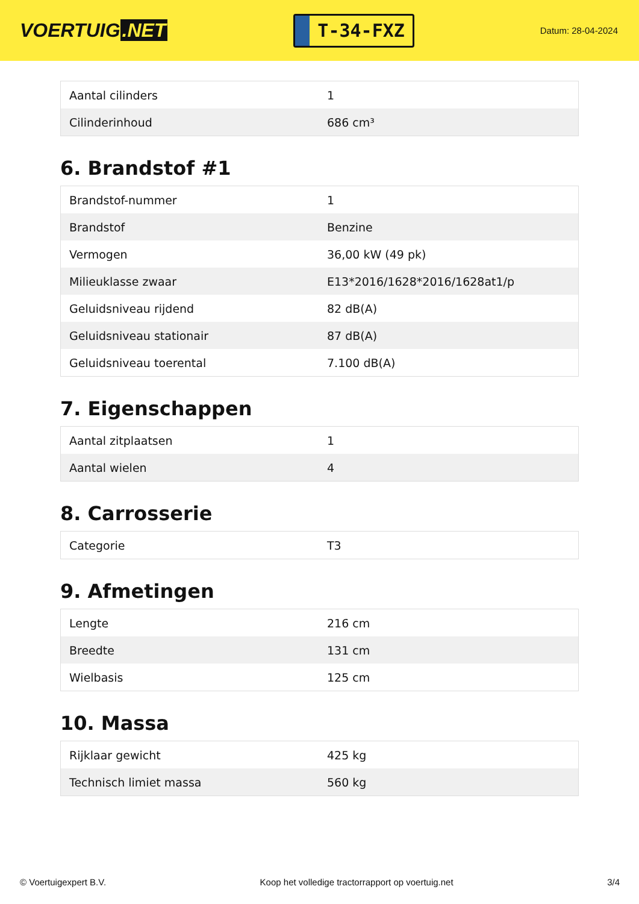VOERTUIG.NET
T-34-FXZ
Datum: 28-04-2024
| Aantal cilinders | 1 |
| Cilinderinhoud | 686 cm³ |
6. Brandstof #1
| Brandstof-nummer | 1 |
| Brandstof | Benzine |
| Vermogen | 36,00 kW (49 pk) |
| Milieuklasse zwaar | E13*2016/1628*2016/1628at1/p |
| Geluidsniveau rijdend | 82 dB(A) |
| Geluidsniveau stationair | 87 dB(A) |
| Geluidsniveau toerental | 7.100 dB(A) |
7. Eigenschappen
| Aantal zitplaatsen | 1 |
| Aantal wielen | 4 |
8. Carrosserie
| Categorie | T3 |
9. Afmetingen
| Lengte | 216 cm |
| Breedte | 131 cm |
| Wielbasis | 125 cm |
10. Massa
| Rijklaar gewicht | 425 kg |
| Technisch limiet massa | 560 kg |
© Voertuigexpert B.V. Koop het volledige tractorrapport op voertuig.net 3/4